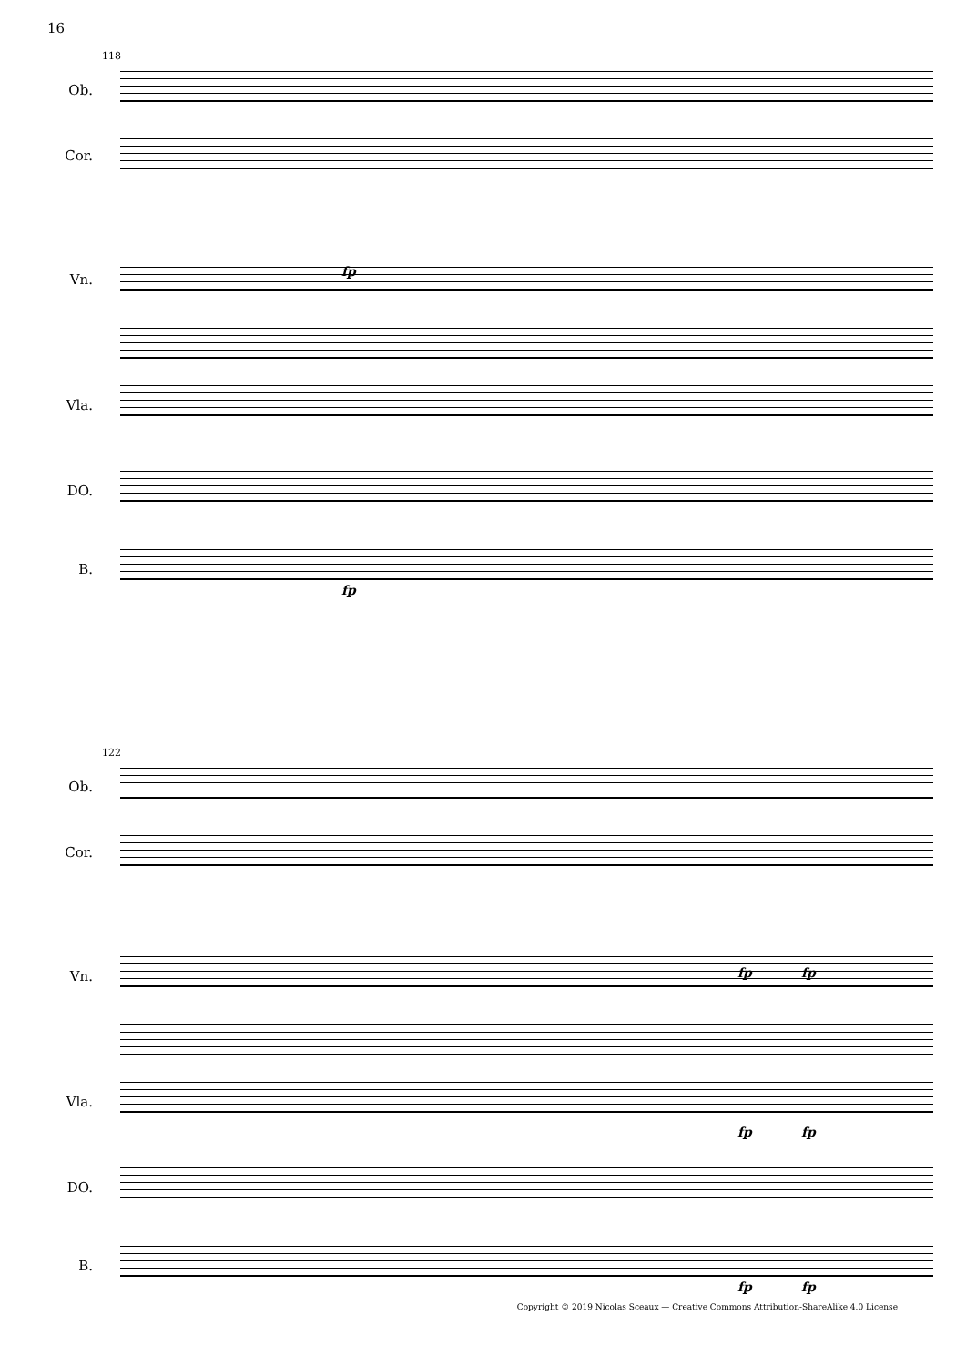16
118
Ob.
Cor.
Vn.
Vla.
fp
DO.
B.
fp
122
Ob.
Cor.
Vn. fp fp
Vla.
fp fp
DO.
B.
fp fp
Copyright © 2019 Nicolas Sceaux — Creative Commons Attribution-ShareAlike 4.0 License